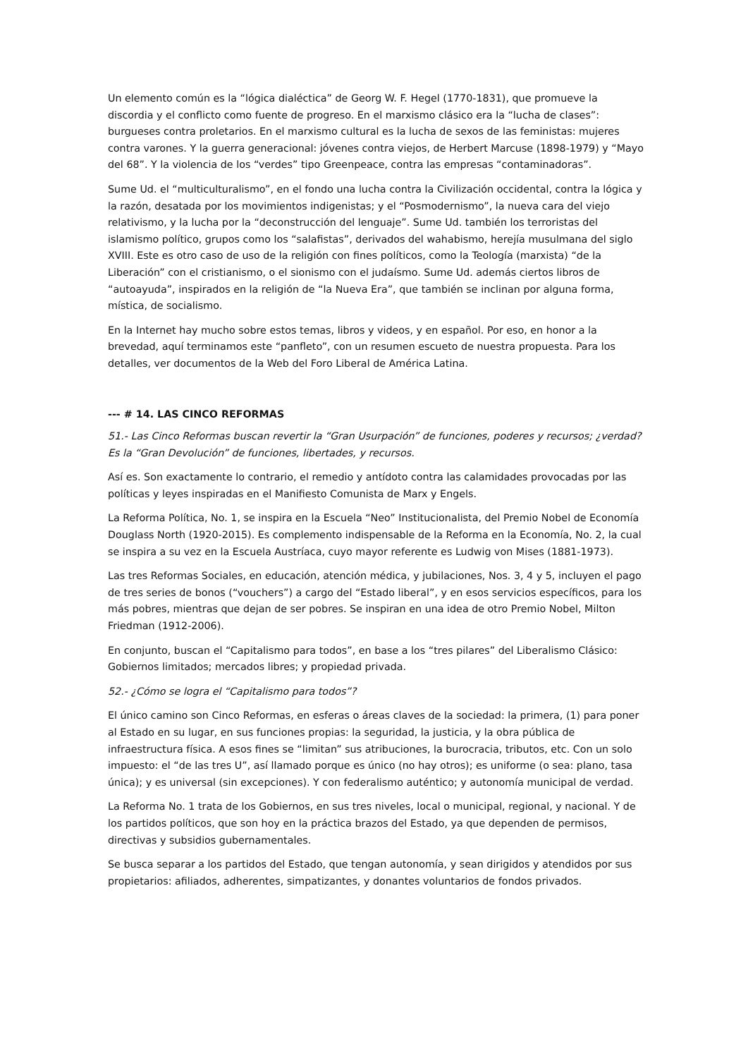Un elemento común es la “lógica dialéctica” de Georg W. F. Hegel (1770-1831), que promueve la discordia y el conflicto como fuente de progreso. En el marxismo clásico era la “lucha de clases”: burgueses contra proletarios. En el marxismo cultural es la lucha de sexos de las feministas: mujeres contra varones. Y la guerra generacional: jóvenes contra viejos, de Herbert Marcuse (1898-1979) y “Mayo del 68”. Y la violencia de los “verdes” tipo Greenpeace, contra las empresas “contaminadoras”.
Sume Ud. el “multiculturalismo”, en el fondo una lucha contra la Civilización occidental, contra la lógica y la razón, desatada por los movimientos indigenistas; y el “Posmodernismo”, la nueva cara del viejo relativismo, y la lucha por la “deconstrucción del lenguaje”. Sume Ud. también los terroristas del islamismo político, grupos como los “salafistas”, derivados del wahabismo, herejía musulmana del siglo XVIII. Este es otro caso de uso de la religión con fines políticos, como la Teología (marxista) “de la Liberación” con el cristianismo, o el sionismo con el judaísmo. Sume Ud. además ciertos libros de “autoayuda”, inspirados en la religión de “la Nueva Era”, que también se inclinan por alguna forma, mística, de socialismo.
En la Internet hay mucho sobre estos temas, libros y videos, y en español. Por eso, en honor a la brevedad, aquí terminamos este “panfleto”, con un resumen escueto de nuestra propuesta. Para los detalles, ver documentos de la Web del Foro Liberal de América Latina.
--- # 14. LAS CINCO REFORMAS
51.- Las Cinco Reformas buscan revertir la “Gran Usurpación” de funciones, poderes y recursos; ¿verdad? Es la “Gran Devolución” de funciones, libertades, y recursos.
Así es. Son exactamente lo contrario, el remedio y antídoto contra las calamidades provocadas por las políticas y leyes inspiradas en el Manifiesto Comunista de Marx y Engels.
La Reforma Política, No. 1, se inspira en la Escuela “Neo” Institucionalista, del Premio Nobel de Economía Douglass North (1920-2015). Es complemento indispensable de la Reforma en la Economía, No. 2, la cual se inspira a su vez en la Escuela Austríaca, cuyo mayor referente es Ludwig von Mises (1881-1973).
Las tres Reformas Sociales, en educación, atención médica, y jubilaciones, Nos. 3, 4 y 5, incluyen el pago de tres series de bonos (“vouchers”) a cargo del “Estado liberal”, y en esos servicios específicos, para los más pobres, mientras que dejan de ser pobres. Se inspiran en una idea de otro Premio Nobel, Milton Friedman (1912-2006).
En conjunto, buscan el “Capitalismo para todos”, en base a los “tres pilares” del Liberalismo Clásico: Gobiernos limitados; mercados libres; y propiedad privada.
52.- ¿Cómo se logra el “Capitalismo para todos”?
El único camino son Cinco Reformas, en esferas o áreas claves de la sociedad: la primera, (1) para poner al Estado en su lugar, en sus funciones propias: la seguridad, la justicia, y la obra pública de infraestructura física. A esos fines se “limitan” sus atribuciones, la burocracia, tributos, etc. Con un solo impuesto: el “de las tres U”, así llamado porque es único (no hay otros); es uniforme (o sea: plano, tasa única); y es universal (sin excepciones). Y con federalismo auténtico; y autonomía municipal de verdad.
La Reforma No. 1 trata de los Gobiernos, en sus tres niveles, local o municipal, regional, y nacional. Y de los partidos políticos, que son hoy en la práctica brazos del Estado, ya que dependen de permisos, directivas y subsidios gubernamentales.
Se busca separar a los partidos del Estado, que tengan autonomía, y sean dirigidos y atendidos por sus propietarios: afiliados, adherentes, simpatizantes, y donantes voluntarios de fondos privados.